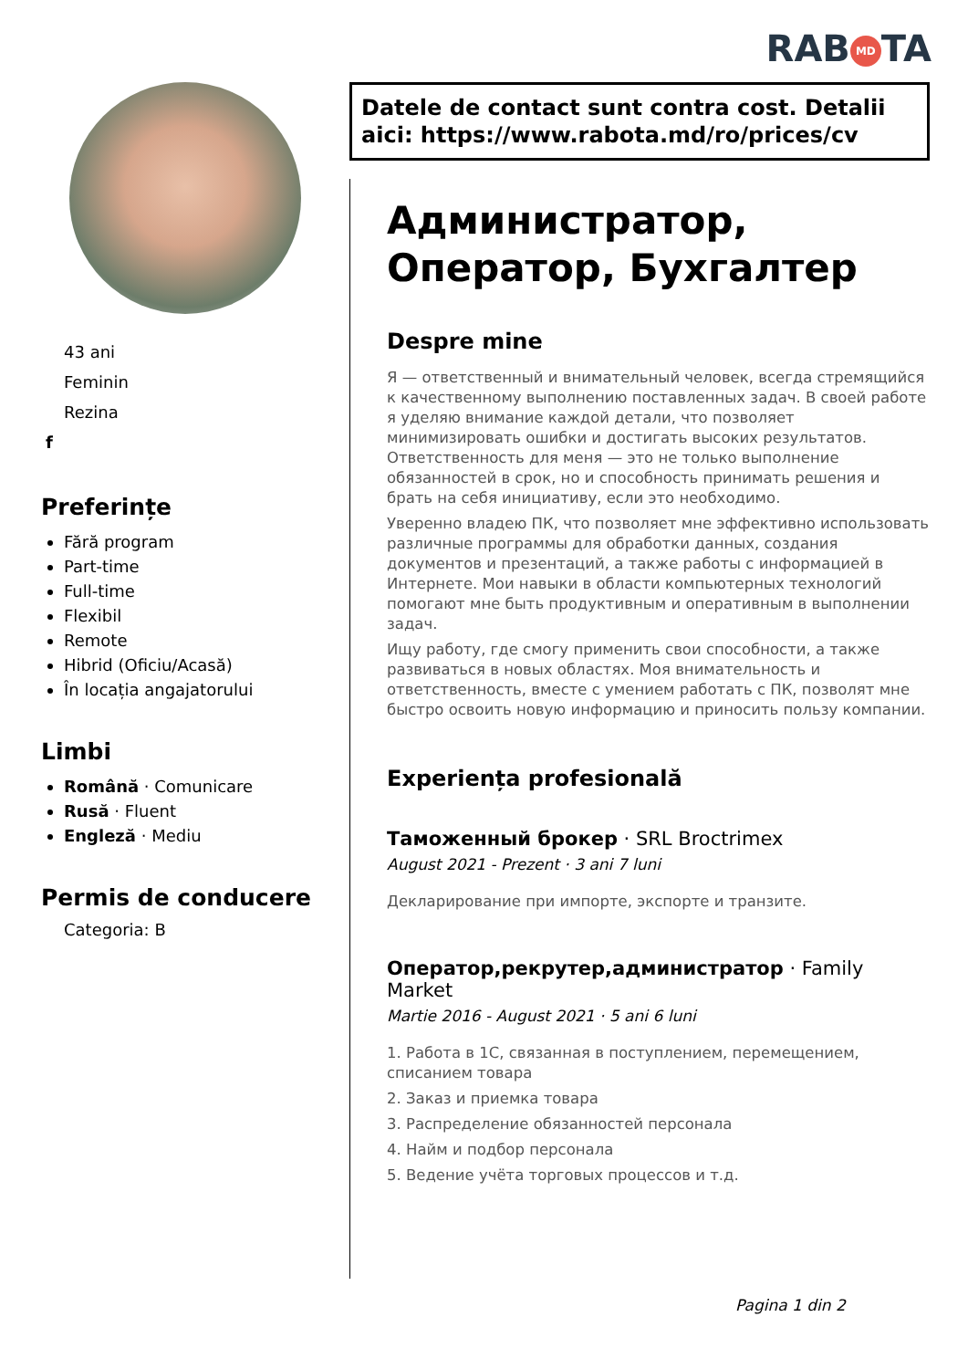RAB MD TA
43 ani
Feminin
Rezina
f
Preferințe
Fără program
Part-time
Full-time
Flexibil
Remote
Hibrid (Oficiu/Acasă)
În locația angajatorului
Limbi
Română · Comunicare
Rusă · Fluent
Engleză · Mediu
Permis de conducere
Categoria: B
Datele de contact sunt contra cost. Detalii aici: https://www.rabota.md/ro/prices/cv
Администратор, Оператор, Бухгалтер
Despre mine
Я — ответственный и внимательный человек, всегда стремящийся к качественному выполнению поставленных задач. В своей работе я уделяю внимание каждой детали, что позволяет минимизировать ошибки и достигать высоких результатов. Ответственность для меня — это не только выполнение обязанностей в срок, но и способность принимать решения и брать на себя инициативу, если это необходимо.
Уверенно владею ПК, что позволяет мне эффективно использовать различные программы для обработки данных, создания документов и презентаций, а также работы с информацией в Интернете. Мои навыки в области компьютерных технологий помогают мне быть продуктивным и оперативным в выполнении задач.
Ищу работу, где смогу применить свои способности, а также развиваться в новых областях. Моя внимательность и ответственность, вместе с умением работать с ПК, позволят мне быстро освоить новую информацию и приносить пользу компании.
Experiența profesională
Таможенный брокер · SRL Broctrimex
August 2021 - Prezent · 3 ani 7 luni
Декларирование при импорте, экспорте и транзите.
Оператор,рекрутер,администратор · Family Market
Martie 2016 - August 2021 · 5 ani 6 luni
1. Работа в 1С, связанная в поступлением, перемещением, списанием товара
2. Заказ и приемка товара
3. Распределение обязанностей персонала
4. Найм и подбор персонала
5. Ведение учёта торговых процессов и т.д.
Pagina 1 din 2